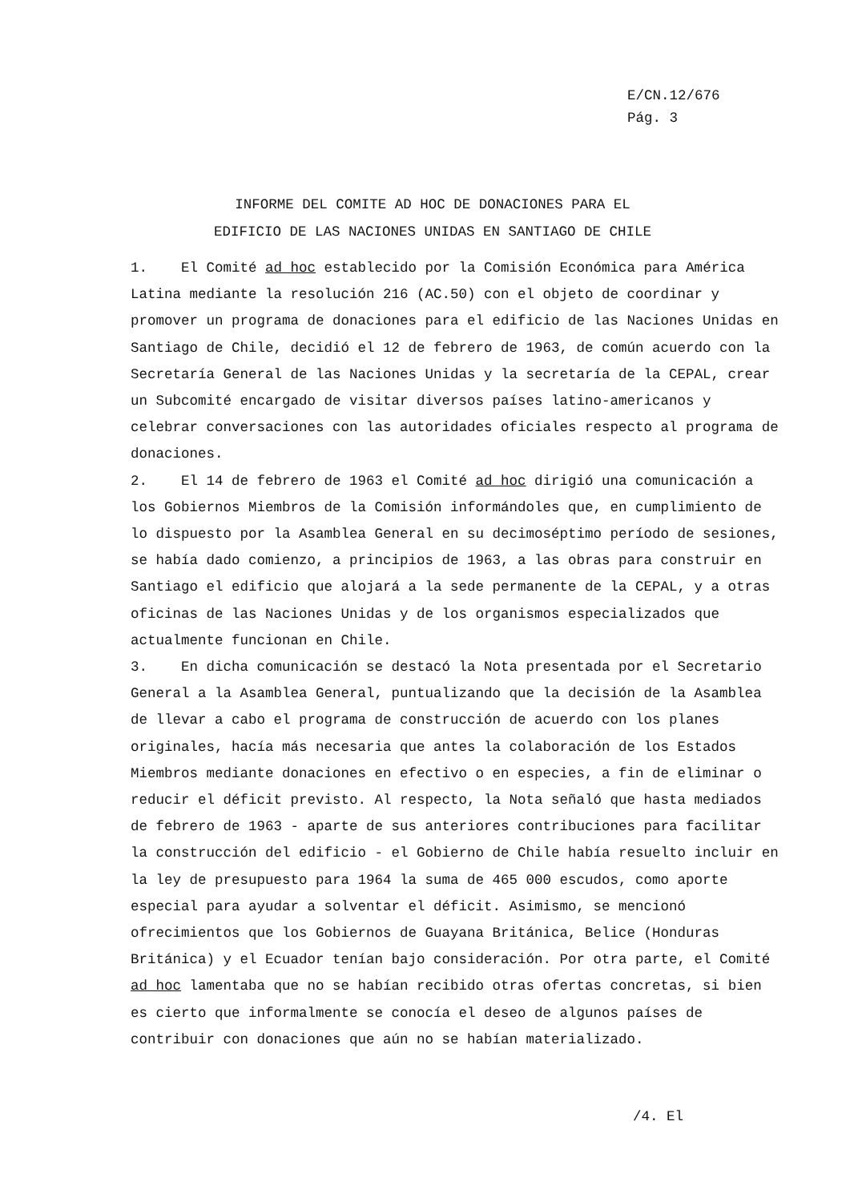E/CN.12/676
Pág. 3
INFORME DEL COMITE AD HOC DE DONACIONES PARA EL
EDIFICIO DE LAS NACIONES UNIDAS EN SANTIAGO DE CHILE
1. El Comité ad hoc establecido por la Comisión Económica para América Latina mediante la resolución 216 (AC.50) con el objeto de coordinar y promover un programa de donaciones para el edificio de las Naciones Unidas en Santiago de Chile, decidió el 12 de febrero de 1963, de común acuerdo con la Secretaría General de las Naciones Unidas y la secretaría de la CEPAL, crear un Subcomité encargado de visitar diversos países latino-americanos y celebrar conversaciones con las autoridades oficiales respecto al programa de donaciones.
2. El 14 de febrero de 1963 el Comité ad hoc dirigió una comunicación a los Gobiernos Miembros de la Comisión informándoles que, en cumplimiento de lo dispuesto por la Asamblea General en su decimoséptimo período de sesiones, se había dado comienzo, a principios de 1963, a las obras para construir en Santiago el edificio que alojará a la sede permanente de la CEPAL, y a otras oficinas de las Naciones Unidas y de los organismos especializados que actualmente funcionan en Chile.
3. En dicha comunicación se destacó la Nota presentada por el Secretario General a la Asamblea General, puntualizando que la decisión de la Asamblea de llevar a cabo el programa de construcción de acuerdo con los planes originales, hacía más necesaria que antes la colaboración de los Estados Miembros mediante donaciones en efectivo o en especies, a fin de eliminar o reducir el déficit previsto. Al respecto, la Nota señaló que hasta mediados de febrero de 1963 - aparte de sus anteriores contribuciones para facilitar la construcción del edificio - el Gobierno de Chile había resuelto incluir en la ley de presupuesto para 1964 la suma de 465 000 escudos, como aporte especial para ayudar a solventar el déficit. Asimismo, se mencionó ofrecimientos que los Gobiernos de Guayana Británica, Belice (Honduras Británica) y el Ecuador tenían bajo consideración. Por otra parte, el Comité ad hoc lamentaba que no se habían recibido otras ofertas concretas, si bien es cierto que informalmente se conocía el deseo de algunos países de contribuir con donaciones que aún no se habían materializado.
/4. El